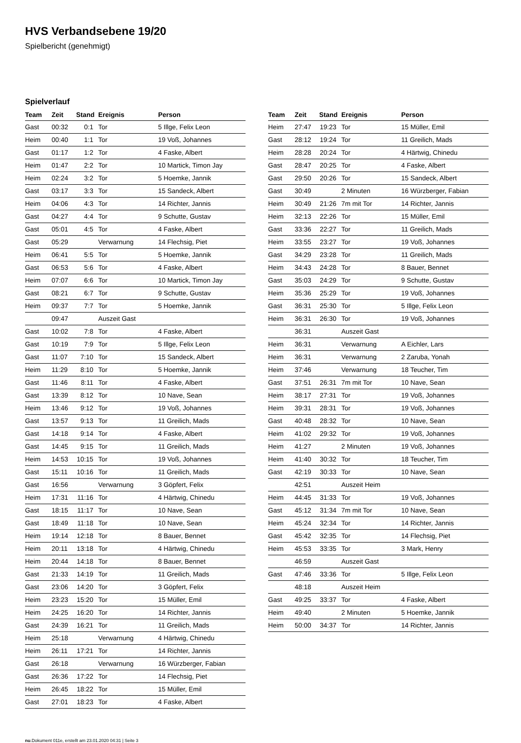HVS Verbandsebene 19/20
Spielbericht (genehmigt)
Spielverlauf
| Team | Zeit | Stand | Ereignis | Person |
| --- | --- | --- | --- | --- |
| Gast | 00:32 | 0:1 | Tor | 5 Illge, Felix Leon |
| Heim | 00:40 | 1:1 | Tor | 19 Voß, Johannes |
| Gast | 01:17 | 1:2 | Tor | 4 Faske, Albert |
| Heim | 01:47 | 2:2 | Tor | 10 Martick, Timon Jay |
| Heim | 02:24 | 3:2 | Tor | 5 Hoemke, Jannik |
| Gast | 03:17 | 3:3 | Tor | 15 Sandeck, Albert |
| Heim | 04:06 | 4:3 | Tor | 14 Richter, Jannis |
| Gast | 04:27 | 4:4 | Tor | 9 Schutte, Gustav |
| Gast | 05:01 | 4:5 | Tor | 4 Faske, Albert |
| Gast | 05:29 | | Verwarnung | 14 Flechsig, Piet |
| Heim | 06:41 | 5:5 | Tor | 5 Hoemke, Jannik |
| Gast | 06:53 | 5:6 | Tor | 4 Faske, Albert |
| Heim | 07:07 | 6:6 | Tor | 10 Martick, Timon Jay |
| Gast | 08:21 | 6:7 | Tor | 9 Schutte, Gustav |
| Heim | 09:37 | 7:7 | Tor | 5 Hoemke, Jannik |
| | 09:47 | | Auszeit Gast | |
| Gast | 10:02 | 7:8 | Tor | 4 Faske, Albert |
| Gast | 10:19 | 7:9 | Tor | 5 Illge, Felix Leon |
| Gast | 11:07 | 7:10 | Tor | 15 Sandeck, Albert |
| Heim | 11:29 | 8:10 | Tor | 5 Hoemke, Jannik |
| Gast | 11:46 | 8:11 | Tor | 4 Faske, Albert |
| Gast | 13:39 | 8:12 | Tor | 10 Nave, Sean |
| Heim | 13:46 | 9:12 | Tor | 19 Voß, Johannes |
| Gast | 13:57 | 9:13 | Tor | 11 Greilich, Mads |
| Gast | 14:18 | 9:14 | Tor | 4 Faske, Albert |
| Gast | 14:45 | 9:15 | Tor | 11 Greilich, Mads |
| Heim | 14:53 | 10:15 | Tor | 19 Voß, Johannes |
| Gast | 15:11 | 10:16 | Tor | 11 Greilich, Mads |
| Gast | 16:56 | | Verwarnung | 3 Göpfert, Felix |
| Heim | 17:31 | 11:16 | Tor | 4 Härtwig, Chinedu |
| Gast | 18:15 | 11:17 | Tor | 10 Nave, Sean |
| Gast | 18:49 | 11:18 | Tor | 10 Nave, Sean |
| Heim | 19:14 | 12:18 | Tor | 8 Bauer, Bennet |
| Heim | 20:11 | 13:18 | Tor | 4 Härtwig, Chinedu |
| Heim | 20:44 | 14:18 | Tor | 8 Bauer, Bennet |
| Gast | 21:33 | 14:19 | Tor | 11 Greilich, Mads |
| Gast | 23:06 | 14:20 | Tor | 3 Göpfert, Felix |
| Heim | 23:23 | 15:20 | Tor | 15 Müller, Emil |
| Heim | 24:25 | 16:20 | Tor | 14 Richter, Jannis |
| Gast | 24:39 | 16:21 | Tor | 11 Greilich, Mads |
| Heim | 25:18 | | Verwarnung | 4 Härtwig, Chinedu |
| Heim | 26:11 | 17:21 | Tor | 14 Richter, Jannis |
| Gast | 26:18 | | Verwarnung | 16 Würzberger, Fabian |
| Gast | 26:36 | 17:22 | Tor | 14 Flechsig, Piet |
| Heim | 26:45 | 18:22 | Tor | 15 Müller, Emil |
| Gast | 27:01 | 18:23 | Tor | 4 Faske, Albert |
| Team | Zeit | Stand | Ereignis | Person |
| --- | --- | --- | --- | --- |
| Heim | 27:47 | 19:23 | Tor | 15 Müller, Emil |
| Gast | 28:12 | 19:24 | Tor | 11 Greilich, Mads |
| Heim | 28:28 | 20:24 | Tor | 4 Härtwig, Chinedu |
| Gast | 28:47 | 20:25 | Tor | 4 Faske, Albert |
| Gast | 29:50 | 20:26 | Tor | 15 Sandeck, Albert |
| Gast | 30:49 | | 2 Minuten | 16 Würzberger, Fabian |
| Heim | 30:49 | 21:26 | 7m mit Tor | 14 Richter, Jannis |
| Heim | 32:13 | 22:26 | Tor | 15 Müller, Emil |
| Gast | 33:36 | 22:27 | Tor | 11 Greilich, Mads |
| Heim | 33:55 | 23:27 | Tor | 19 Voß, Johannes |
| Gast | 34:29 | 23:28 | Tor | 11 Greilich, Mads |
| Heim | 34:43 | 24:28 | Tor | 8 Bauer, Bennet |
| Gast | 35:03 | 24:29 | Tor | 9 Schutte, Gustav |
| Heim | 35:36 | 25:29 | Tor | 19 Voß, Johannes |
| Gast | 36:31 | 25:30 | Tor | 5 Illge, Felix Leon |
| Heim | 36:31 | 26:30 | Tor | 19 Voß, Johannes |
| | 36:31 | | Auszeit Gast | |
| Heim | 36:31 | | Verwarnung | A Eichler, Lars |
| Heim | 36:31 | | Verwarnung | 2 Zaruba, Yonah |
| Heim | 37:46 | | Verwarnung | 18 Teucher, Tim |
| Gast | 37:51 | 26:31 | 7m mit Tor | 10 Nave, Sean |
| Heim | 38:17 | 27:31 | Tor | 19 Voß, Johannes |
| Heim | 39:31 | 28:31 | Tor | 19 Voß, Johannes |
| Gast | 40:48 | 28:32 | Tor | 10 Nave, Sean |
| Heim | 41:02 | 29:32 | Tor | 19 Voß, Johannes |
| Heim | 41:27 | | 2 Minuten | 19 Voß, Johannes |
| Heim | 41:40 | 30:32 | Tor | 18 Teucher, Tim |
| Gast | 42:19 | 30:33 | Tor | 10 Nave, Sean |
| | 42:51 | | Auszeit Heim | |
| Heim | 44:45 | 31:33 | Tor | 19 Voß, Johannes |
| Gast | 45:12 | 31:34 | 7m mit Tor | 10 Nave, Sean |
| Heim | 45:24 | 32:34 | Tor | 14 Richter, Jannis |
| Gast | 45:42 | 32:35 | Tor | 14 Flechsig, Piet |
| Heim | 45:53 | 33:35 | Tor | 3 Mark, Henry |
| | 46:59 | | Auszeit Gast | |
| Gast | 47:46 | 33:36 | Tor | 5 Illge, Felix Leon |
| | 48:18 | | Auszeit Heim | |
| Gast | 49:25 | 33:37 | Tor | 4 Faske, Albert |
| Heim | 49:40 | | 2 Minuten | 5 Hoemke, Jannik |
| Heim | 50:00 | 34:37 | Tor | 14 Richter, Jannis |
nu.Dokument 011e, erstellt am 23.01.2020 04:31 | Seite 3